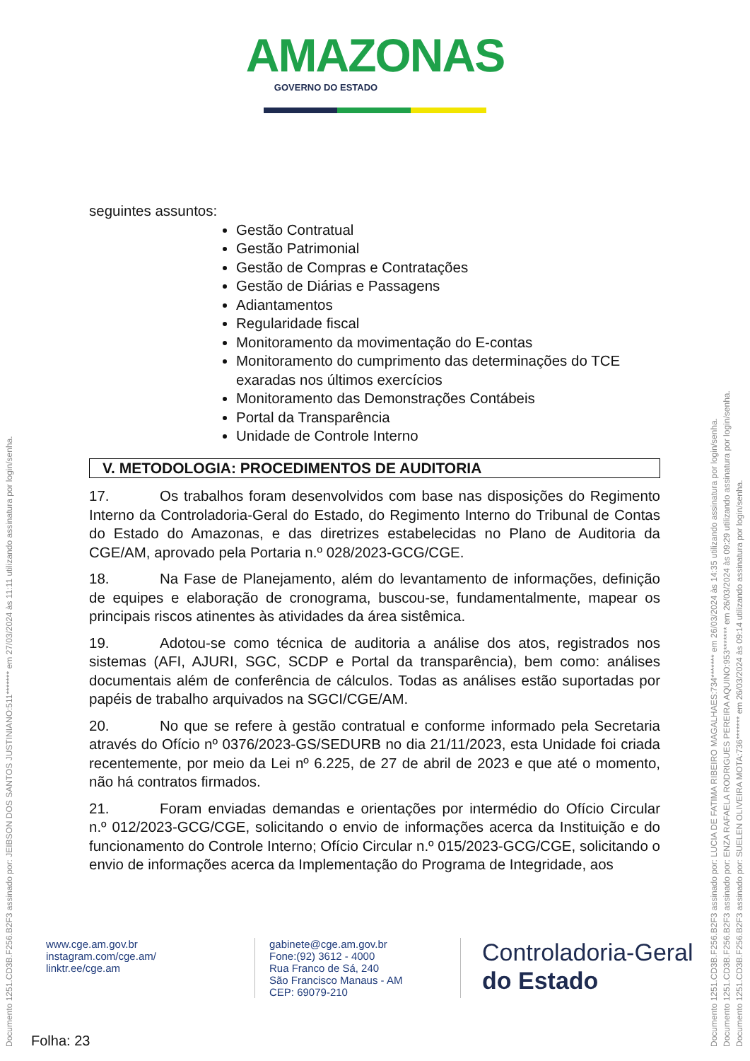AMAZONAS
GOVERNO DO ESTADO
seguintes assuntos:
Gestão Contratual
Gestão Patrimonial
Gestão de Compras e Contratações
Gestão de Diárias e Passagens
Adiantamentos
Regularidade fiscal
Monitoramento da movimentação do E-contas
Monitoramento do cumprimento das determinações do TCE exaradas nos últimos exercícios
Monitoramento das Demonstrações Contábeis
Portal da Transparência
Unidade de Controle Interno
V. METODOLOGIA: PROCEDIMENTOS DE AUDITORIA
17. Os trabalhos foram desenvolvidos com base nas disposições do Regimento Interno da Controladoria-Geral do Estado, do Regimento Interno do Tribunal de Contas do Estado do Amazonas, e das diretrizes estabelecidas no Plano de Auditoria da CGE/AM, aprovado pela Portaria n.º 028/2023-GCG/CGE.
18. Na Fase de Planejamento, além do levantamento de informações, definição de equipes e elaboração de cronograma, buscou-se, fundamentalmente, mapear os principais riscos atinentes às atividades da área sistêmica.
19. Adotou-se como técnica de auditoria a análise dos atos, registrados nos sistemas (AFI, AJURI, SGC, SCDP e Portal da transparência), bem como: análises documentais além de conferência de cálculos. Todas as análises estão suportadas por papéis de trabalho arquivados na SGCI/CGE/AM.
20. No que se refere à gestão contratual e conforme informado pela Secretaria através do Ofício nº 0376/2023-GS/SEDURB no dia 21/11/2023, esta Unidade foi criada recentemente, por meio da Lei nº 6.225, de 27 de abril de 2023 e que até o momento, não há contratos firmados.
21. Foram enviadas demandas e orientações por intermédio do Ofício Circular n.º 012/2023-GCG/CGE, solicitando o envio de informações acerca da Instituição e do funcionamento do Controle Interno; Ofício Circular n.º 015/2023-GCG/CGE, solicitando o envio de informações acerca da Implementação do Programa de Integridade, aos
www.cge.am.gov.br
instagram.com/cge.am/
linktr.ee/cge.am
gabinete@cge.am.gov.br
Fone:(92) 3612 - 4000
Rua Franco de Sá, 240
São Francisco Manaus - AM
CEP: 69079-210
Controladoria-Geral
do Estado
Folha: 23
Documento 1251.CD3B.F256.B2F3 assinado por: JEIBSON DOS SANTOS JUSTINIANO:511******* em 27/03/2024 às 11:11 utilizando assinatura por login/senha.
Documento 1251.CD3B.F256.B2F3 assinado por: LUCIA DE FATIMA RIBEIRO MAGALHAES:734******* em 26/03/2024 às 14:35 utilizando assinatura por login/senha.
Documento 1251.CD3B.F256.B2F3 assinado por: ENZA RAFAELA RODRIGUES PEREIRA AQUINO:953******* em 26/03/2024 às 09:29 utilizando assinatura por login/senha.
Documento 1251.CD3B.F256.B2F3 assinado por: SUELEN OLIVEIRA MOTA:736******* em 26/03/2024 às 09:14 utilizando assinatura por login/senha.